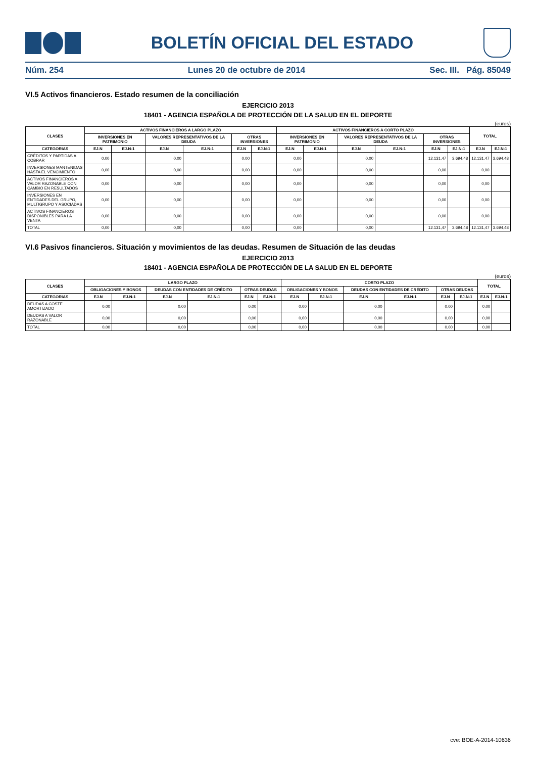BOLETÍN OFICIAL DEL ESTADO
Núm. 254 Lunes 20 de octubre de 2014 Sec. III. Pág. 85049
VI.5 Activos financieros. Estado resumen de la conciliación
EJERCICIO 2013
18401 - AGENCIA ESPAÑOLA DE PROTECCIÓN DE LA SALUD EN EL DEPORTE
(euros)
| CLASES | ACTIVOS FINANCIEROS A LARGO PLAZO | | | | | | ACTIVOS FINANCIEROS A CORTO PLAZO | | | | | | TOTAL | |
| --- | --- | --- | --- | --- | --- | --- | --- | --- | --- | --- | --- | --- | --- | --- |
| | INVERSIONES EN PATRIMONIO | | VALORES REPRESENTATIVOS DE LA DEUDA | | OTRAS INVERSIONES | | INVERSIONES EN PATRIMONIO | | VALORES REPRESENTATIVOS DE LA DEUDA | | OTRAS INVERSIONES | | | |
| CATEGORIAS | EJ.N | EJ.N-1 | EJ.N | EJ.N-1 | EJ.N | EJ.N-1 | EJ.N | EJ.N-1 | EJ.N | EJ.N-1 | EJ.N | EJ.N-1 | EJ.N | EJ.N-1 |
| CRÉDITOS Y PARTIDAS A COBRAR | 0,00 | | 0,00 | | 0,00 | | 0,00 | | 0,00 | | 12.131,47 | 3.694,48 | 12.131,47 | 3.694,48 |
| INVERSIONES MANTENIDAS HASTA EL VENCIMIENTO | 0,00 | | 0,00 | | 0,00 | | 0,00 | | 0,00 | | 0,00 | | 0,00 | |
| ACTIVOS FINANCIEROS A VALOR RAZONABLE CON CAMBIO EN RESULTADOS | 0,00 | | 0,00 | | 0,00 | | 0,00 | | 0,00 | | 0,00 | | 0,00 | |
| INVERSIONES EN ENTIDADES DEL GRUPO, MULTIGRUPO Y ASOCIADAS | 0,00 | | 0,00 | | 0,00 | | 0,00 | | 0,00 | | 0,00 | | 0,00 | |
| ACTIVOS FINANCIEROS DISPONIBLES PARA LA VENTA | 0,00 | | 0,00 | | 0,00 | | 0,00 | | 0,00 | | 0,00 | | 0,00 | |
| TOTAL | 0,00 | | 0,00 | | 0,00 | | 0,00 | | 0,00 | | 12.131,47 | 3.694,48 | 12.131,47 | 3.694,48 |
VI.6 Pasivos financieros. Situación y movimientos de las deudas. Resumen de Situación de las deudas
EJERCICIO 2013
18401 - AGENCIA ESPAÑOLA DE PROTECCIÓN DE LA SALUD EN EL DEPORTE
(euros)
| CLASES | LARGO PLAZO | | | | | | CORTO PLAZO | | | | | | TOTAL | |
| --- | --- | --- | --- | --- | --- | --- | --- | --- | --- | --- | --- | --- | --- | --- |
| | OBLIGACIONES Y BONOS | | DEUDAS CON ENTIDADES DE CRÉDITO | | OTRAS DEUDAS | | OBLIGACIONES Y BONOS | | DEUDAS CON ENTIDADES DE CRÉDITO | | OTRAS DEUDAS | | | |
| CATEGORIAS | EJ.N | EJ.N-1 | EJ.N | EJ.N-1 | EJ.N | EJ.N-1 | EJ.N | EJ.N-1 | EJ.N | EJ.N-1 | EJ.N | EJ.N-1 | EJ.N | EJ.N-1 |
| DEUDAS A COSTE AMORTIZADO | 0,00 | | 0,00 | | 0,00 | | 0,00 | | 0,00 | | 0,00 | | 0,00 | |
| DEUDAS A VALOR RAZONABLE | 0,00 | | 0,00 | | 0,00 | | 0,00 | | 0,00 | | 0,00 | | 0,00 | |
| TOTAL | 0,00 | | 0,00 | | 0,00 | | 0,00 | | 0,00 | | 0,00 | | 0,00 | |
cve: BOE-A-2014-10636